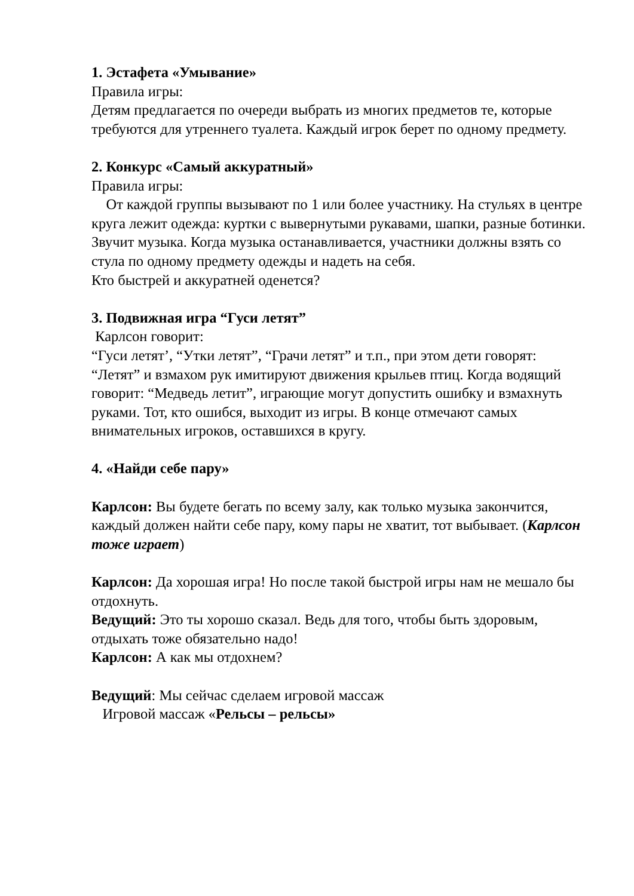1. Эстафета «Умывание»
Правила игры:
Детям предлагается по очереди выбрать из многих предметов те, которые требуются для утреннего туалета. Каждый игрок берет по одному предмету.
2. Конкурс «Самый аккуратный»
Правила игры:
От каждой группы вызывают по 1 или более участнику. На стульях в центре круга лежит одежда: куртки с вывернутыми рукавами, шапки, разные ботинки.
Звучит музыка. Когда музыка останавливается, участники должны взять со стула по одному предмету одежды и надеть на себя.
Кто быстрей и аккуратней оденется?
3. Подвижная игра “Гуси летят”
Карлсон говорит:
“Гуси летят’, “Утки летят”, “Грачи летят” и т.п., при этом дети говорят: “Летят” и взмахом рук имитируют движения крыльев птиц. Когда водящий говорит: “Медведь летит”, играющие могут допустить ошибку и взмахнуть руками. Тот, кто ошибся, выходит из игры. В конце отмечают самых внимательных игроков, оставшихся в кругу.
4. «Найди себе пару»
Карлсон: Вы будете бегать по всему залу, как только музыка закончится, каждый должен найти себе пару, кому пары не хватит, тот выбывает. (Карлсон тоже играет)
Карлсон: Да хорошая игра! Но после такой быстрой игры нам не мешало бы отдохнуть.
Ведущий: Это ты хорошо сказал. Ведь для того, чтобы быть здоровым, отдыхать тоже обязательно надо!
Карлсон: А как мы отдохнем?
Ведущий: Мы сейчас сделаем игровой массаж
Игровой массаж «Рельсы – рельсы»